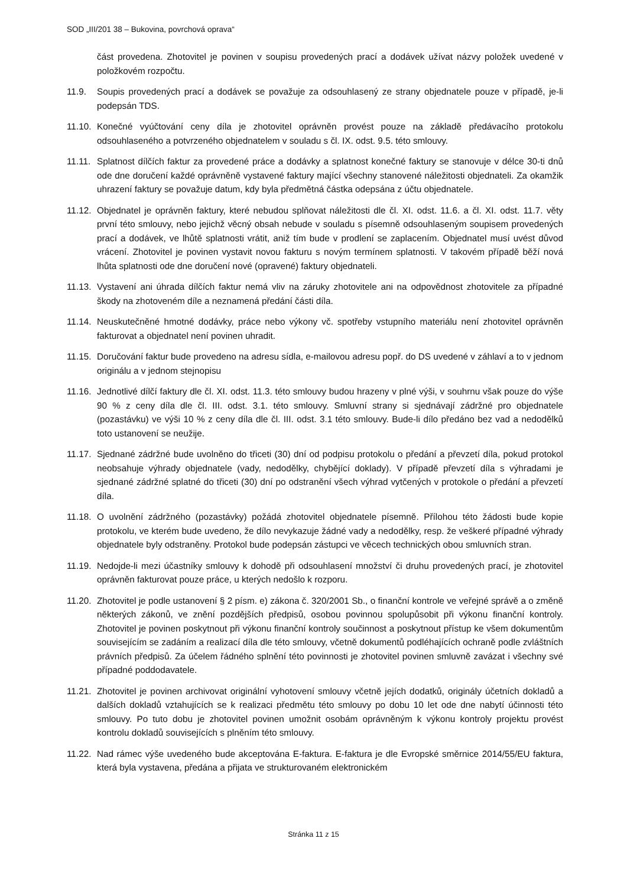SOD „III/201 38 – Bukovina, povrchová oprava“
část provedena. Zhotovitel je povinen v soupisu provedených prací a dodávek užívat názvy položek uvedené v položkovém rozpočtu.
11.9. Soupis provedených prací a dodávek se považuje za odsouhlasený ze strany objednatele pouze v případě, je-li podepsán TDS.
11.10. Konečné vyúčtování ceny díla je zhotovitel oprávněn provést pouze na základě předávacího protokolu odsouhlaseného a potvrzeného objednatelem v souladu s čl. IX. odst. 9.5. této smlouvy.
11.11. Splatnost dílčích faktur za provedené práce a dodávky a splatnost konečné faktury se stanovuje v délce 30-ti dnů ode dne doručení každé oprávněně vystavené faktury mající všechny stanovené náležitosti objednateli. Za okamžik uhrazení faktury se považuje datum, kdy byla předmětná částka odepsána z účtu objednatele.
11.12. Objednatel je oprávněn faktury, které nebudou splňovat náležitosti dle čl. XI. odst. 11.6. a čl. XI. odst. 11.7. věty první této smlouvy, nebo jejichž věcný obsah nebude v souladu s písemně odsouhlaseným soupisem provedených prací a dodávek, ve lhůtě splatnosti vrátit, aniž tím bude v prodlení se zaplacením. Objednatel musí uvést důvod vrácení. Zhotovitel je povinen vystavit novou fakturu s novým termínem splatnosti. V takovém případě běží nová lhůta splatnosti ode dne doručení nové (opravené) faktury objednateli.
11.13. Vystavení ani úhrada dílčích faktur nemá vliv na záruky zhotovitele ani na odpovědnost zhotovitele za případné škody na zhotoveném díle a neznamená předání části díla.
11.14. Neuskutečněné hmotné dodávky, práce nebo výkony vč. spotřeby vstupního materiálu není zhotovitel oprávněn fakturovat a objednatel není povinen uhradit.
11.15. Doručování faktur bude provedeno na adresu sídla, e-mailovou adresu popř. do DS uvedené v záhlaví a to v jednom originálu a v jednom stejnopisu
11.16. Jednotlivé dílčí faktury dle čl. XI. odst. 11.3. této smlouvy budou hrazeny v plné výši, v souhrnu však pouze do výše 90 % z ceny díla dle čl. III. odst. 3.1. této smlouvy. Smluvní strany si sjednávají zádržné pro objednatele (pozastávku) ve výši 10 % z ceny díla dle čl. III. odst. 3.1 této smlouvy. Bude-li dílo předáno bez vad a nedodělků toto ustanovení se neužije.
11.17. Sjednané zádržné bude uvolněno do třiceti (30) dní od podpisu protokolu o předání a převzetí díla, pokud protokol neobsahuje výhrady objednatele (vady, nedodělky, chybějící doklady). V případě převzetí díla s výhradami je sjednané zádržné splatné do třiceti (30) dní po odstranění všech výhrad vytčených v protokole o předání a převzetí díla.
11.18. O uvolnění zádržného (pozastávky) požádá zhotovitel objednatele písemně. Přílohou této žádosti bude kopie protokolu, ve kterém bude uvedeno, že dílo nevykazuje žádné vady a nedodělky, resp. že veškeré případné výhrady objednatele byly odstraněny. Protokol bude podepsán zástupci ve věcech technických obou smluvních stran.
11.19. Nedojde-li mezi účastníky smlouvy k dohodě při odsouhlasení množství či druhu provedených prací, je zhotovitel oprávněn fakturovat pouze práce, u kterých nedošlo k rozporu.
11.20. Zhotovitel je podle ustanovení § 2 písm. e) zákona č. 320/2001 Sb., o finanční kontrole ve veřejné správě a o změně některých zákonů, ve znění pozdějších předpisů, osobou povinnou spolupůsobit při výkonu finanční kontroly. Zhotovitel je povinen poskytnout při výkonu finanční kontroly součinnost a poskytnout přístup ke všem dokumentům souvisejícím se zadáním a realizací díla dle této smlouvy, včetně dokumentů podléhajících ochraně podle zvláštních právních předpisů. Za účelem řádného splnění této povinnosti je zhotovitel povinen smluvně zavázat i všechny své případné poddodavatele.
11.21. Zhotovitel je povinen archivovat originální vyhotovení smlouvy včetně jejích dodatků, originály účetních dokladů a dalších dokladů vztahujících se k realizaci předmětu této smlouvy po dobu 10 let ode dne nabytí účinnosti této smlouvy. Po tuto dobu je zhotovitel povinen umožnit osobám oprávněným k výkonu kontroly projektu provést kontrolu dokladů souvisejících s plněním této smlouvy.
11.22. Nad rámec výše uvedeného bude akceptována E-faktura. E-faktura je dle Evropské směrnice 2014/55/EU faktura, která byla vystavena, předána a přijata ve strukturovaném elektronickém
Stránka 11 z 15